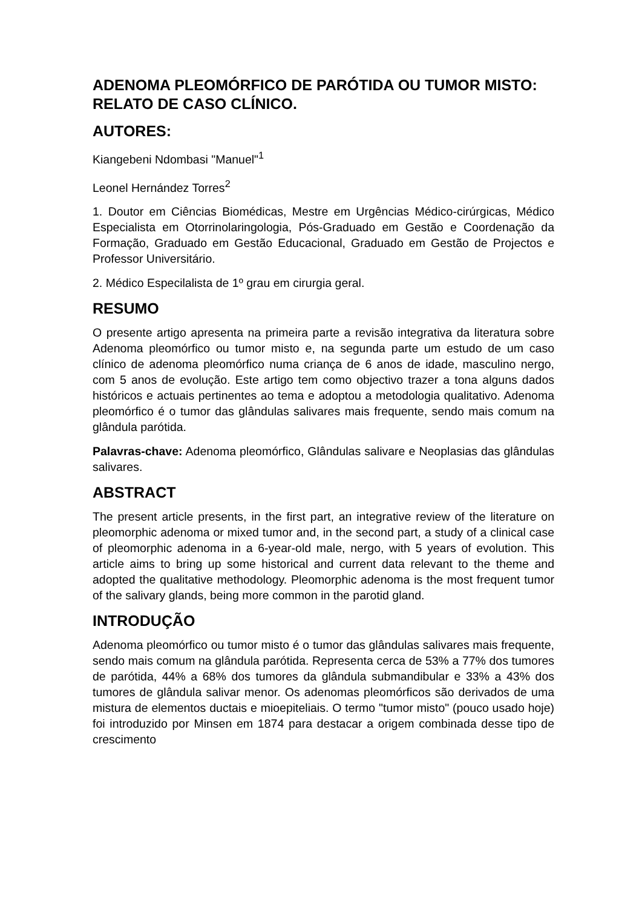ADENOMA PLEOMÓRFICO DE PARÓTIDA OU TUMOR MISTO: RELATO DE CASO CLÍNICO.
AUTORES:
Kiangebeni Ndombasi "Manuel"<sup>1</sup>
Leonel Hernández Torres<sup>2</sup>
1. Doutor em Ciências Biomédicas, Mestre em Urgências Médico-cirúrgicas, Médico Especialista em Otorrinolaringologia, Pós-Graduado em Gestão e Coordenação da Formação, Graduado em Gestão Educacional, Graduado em Gestão de Projectos e Professor Universitário.
2. Médico Especilalista de 1º grau em cirurgia geral.
RESUMO
O presente artigo apresenta na primeira parte a revisão integrativa da literatura sobre Adenoma pleomórfico ou tumor misto e, na segunda parte um estudo de um caso clínico de adenoma pleomórfico numa criança de 6 anos de idade, masculino nergo, com 5 anos de evolução. Este artigo tem como objectivo trazer a tona alguns dados históricos e actuais pertinentes ao tema e adoptou a metodologia qualitativo. Adenoma pleomórfico é o tumor das glândulas salivares mais frequente, sendo mais comum na glândula parótida.
Palavras-chave: Adenoma pleomórfico, Glândulas salivare e Neoplasias das glândulas salivares.
ABSTRACT
The present article presents, in the first part, an integrative review of the literature on pleomorphic adenoma or mixed tumor and, in the second part, a study of a clinical case of pleomorphic adenoma in a 6-year-old male, nergo, with 5 years of evolution. This article aims to bring up some historical and current data relevant to the theme and adopted the qualitative methodology. Pleomorphic adenoma is the most frequent tumor of the salivary glands, being more common in the parotid gland.
INTRODUÇÃO
Adenoma pleomórfico ou tumor misto é o tumor das glândulas salivares mais frequente, sendo mais comum na glândula parótida. Representa cerca de 53% a 77% dos tumores de parótida, 44% a 68% dos tumores da glândula submandibular e 33% a 43% dos tumores de glândula salivar menor. Os adenomas pleomórficos são derivados de uma mistura de elementos ductais e mioepiteliais. O termo "tumor misto" (pouco usado hoje) foi introduzido por Minsen em 1874 para destacar a origem combinada desse tipo de crescimento